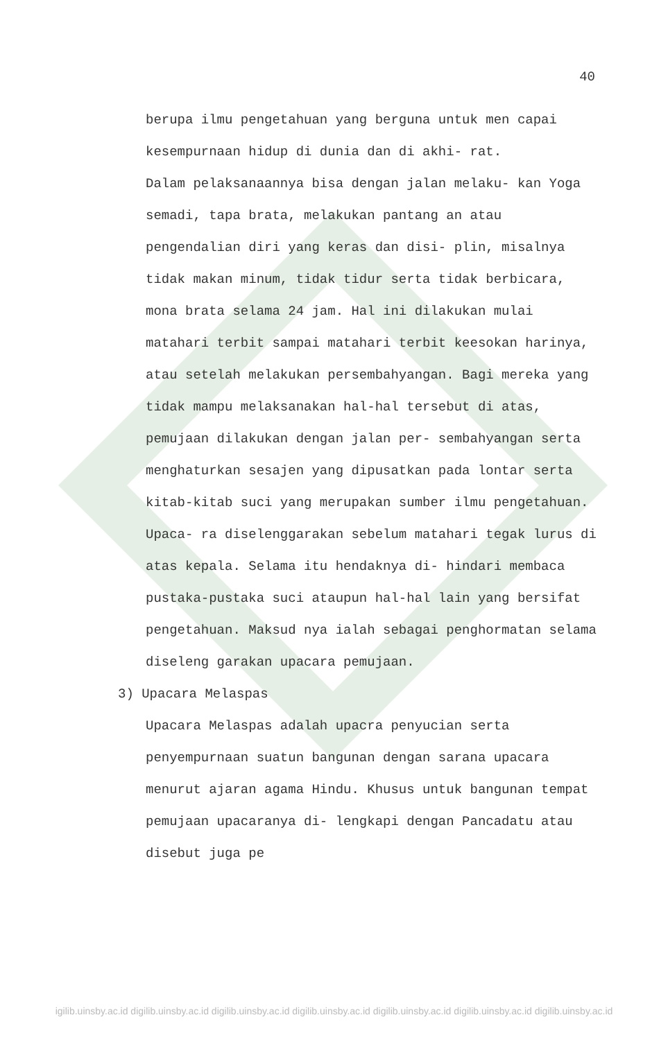40
berupa ilmu pengetahuan yang berguna untuk men capai kesempurnaan hidup di dunia dan di akhi- rat.
Dalam pelaksanaannya bisa dengan jalan melaku- kan Yoga semadi, tapa brata, melakukan pantang an atau pengendalian diri yang keras dan disi- plin, misalnya tidak makan minum, tidak tidur serta tidak berbicara, mona brata selama 24 jam. Hal ini dilakukan mulai matahari terbit sampai matahari terbit keesokan harinya, atau setelah melakukan persembahyangan. Bagi mereka yang tidak mampu melaksanakan hal-hal tersebut di atas, pemujaan dilakukan dengan jalan per- sembahyangan serta menghaturkan sesajen yang dipusatkan pada lontar serta kitab-kitab suci yang merupakan sumber ilmu pengetahuan. Upaca- ra diselenggarakan sebelum matahari tegak lurus di atas kepala. Selama itu hendaknya di- hindari membaca pustaka-pustaka suci ataupun hal-hal lain yang bersifat pengetahuan. Maksud nya ialah sebagai penghormatan selama diseleng garakan upacara pemujaan.
3) Upacara Melaspas
Upacara Melaspas adalah upacra penyucian serta penyempurnaan suatun bangunan dengan sarana upacara menurut ajaran agama Hindu. Khusus untuk bangunan tempat pemujaan upacaranya di- lengkapi dengan Pancadatu atau disebut juga pe
igilib.uinsby.ac.id digilib.uinsby.ac.id digilib.uinsby.ac.id digilib.uinsby.ac.id digilib.uinsby.ac.id digilib.uinsby.ac.id digilib.uinsby.ac.id